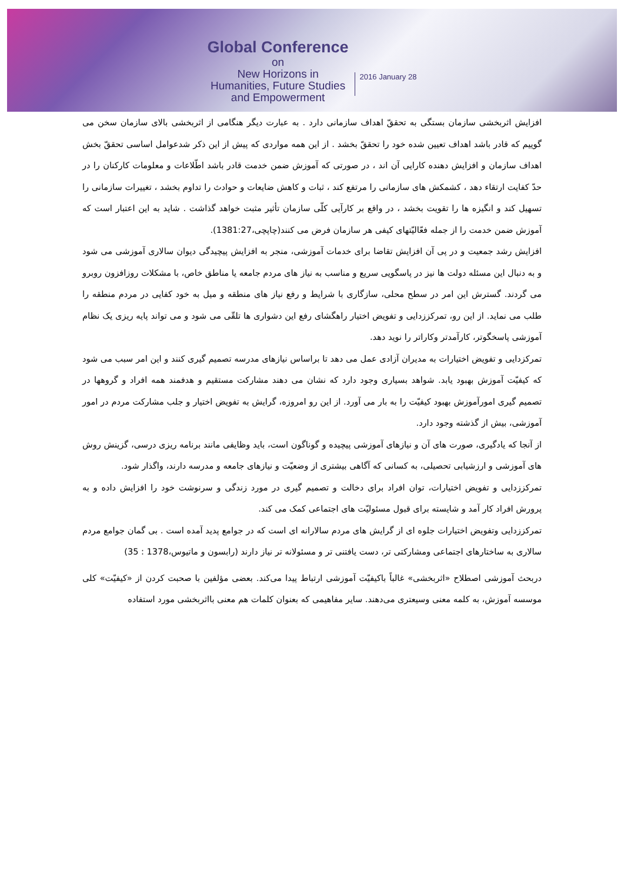Global Conference
on
New Horizons in
Humanities, Future Studies
and Empowerment
2016 January 28
افزایش اثربخشی سازمان بستگی به تحققّ اهداف سازمانی دارد . به عبارت دیگر هنگامی از اثربخشی بالای سازمان سخن می گوییم که قادر باشد اهداف تعیین شده خود را تحققّ بخشد . از این همه مواردی که پیش از این ذکر شدعوامل اساسی تحققّ بخش اهداف سازمان و افزایش دهنده کارایی آن اند ، در صورتی که آموزش ضمن خدمت قادر باشد اطّلاعات و معلومات کارکنان را در حدّ کفایت ارتقاء دهد ، کشمکش های سازمانی را مرتفع کند ، ثبات و کاهش ضایعات و حوادث را تداوم بخشد ، تغییرات سازمانی را تسهیل کند و انگیزه ها را تقویت بخشد ، در واقع بر کارآیی کلّی سازمان تأثیر مثبت خواهد گذاشت . شاید به این اعتبار است که آموزش ضمن خدمت را از جمله فعّالیّتهای کیفی هر سازمان فرض می کنند(چاپچی،1381:27).
افزایش رشد جمعیت و در پی آن افزایش تقاضا برای خدمات آموزشی، منجر به افزایش پیچیدگی دیوان سالاری آموزشی می شود و به دنبال این مسئله دولت ها نیز در پاسگویی سریع و مناسب به نیاز های مردم جامعه یا مناطق خاص، با مشکلات روزافزون روبرو می گردند. گسترش این امر در سطح محلی، سازگاری با شرایط و رفع نیاز های منطقه و میل به خود کفایی در مردم منطقه را طلب می نماید. از این رو، تمرکززدایی و تفویض اختیار راهگشای رفع این دشواری ها تلقّی می شود و می تواند پایه ریزی یک نظام آموزشی پاسخگوتر، کارآمدتر وکاراتر را نوید دهد.
تمرکزدایی و تفویض اختیارات به مدیران آزادی عمل می دهد تا براساس نیازهای مدرسه تصمیم گیری کنند و این امر سبب می شود که کیفیّت آموزش بهبود یابد. شواهد بسیاری وجود دارد که نشان می دهند مشارکت مستقیم و هدفمند همه افراد و گروهها در تصمیم گیری امورآموزش بهبود کیفیّت را به بار می آورد. از این رو امروزه، گرایش به تفویض اختیار و جلب مشارکت مردم در امور آموزشی، بیش از گذشته وجود دارد.
از آنجا که یادگیری، صورت های آن و نیازهای آموزشی پیچیده و گوناگون است، باید وظایفی مانند برنامه ریزی درسی، گزینش روش های آموزشی و ارزشیابی تحصیلی، به کسانی که آگاهی بیشتری از وضعیّت و نیازهای جامعه و مدرسه دارند، واگذار شود.
تمرکززدایی و تفویض اختیارات، توان افراد برای دخالت و تصمیم گیری در مورد زندگی و سرنوشت خود را افزایش داده و به پرورش افراد کار آمد و شایسته برای قبول مسئولیّت های اجتماعی کمک می کند.
تمرکززدایی وتفویض اختیارات جلوه ای از گرایش های مردم سالارانه ای است که در جوامع پدید آمده است . بی گمان جوامع مردم سالاری به ساختارهای اجتماعی ومشارکتی تر، دست یافتنی تر و مسئولانه تر نیاز دارند (رابسون و ماتیوس،1378 : 35)
دربحث آموزشی اصطلاح «اثربخشی» غالباً باکیفیّت آموزشی ارتباط پیدا می‌کند. بعضی مؤلفین با صحبت کردن از «کیفیّت» کلی موسسه آموزش، به کلمه معنی وسیعتری می‌دهند. سایر مفاهیمی که بعنوان کلمات هم معنی بااثربخشی مورد استفاده